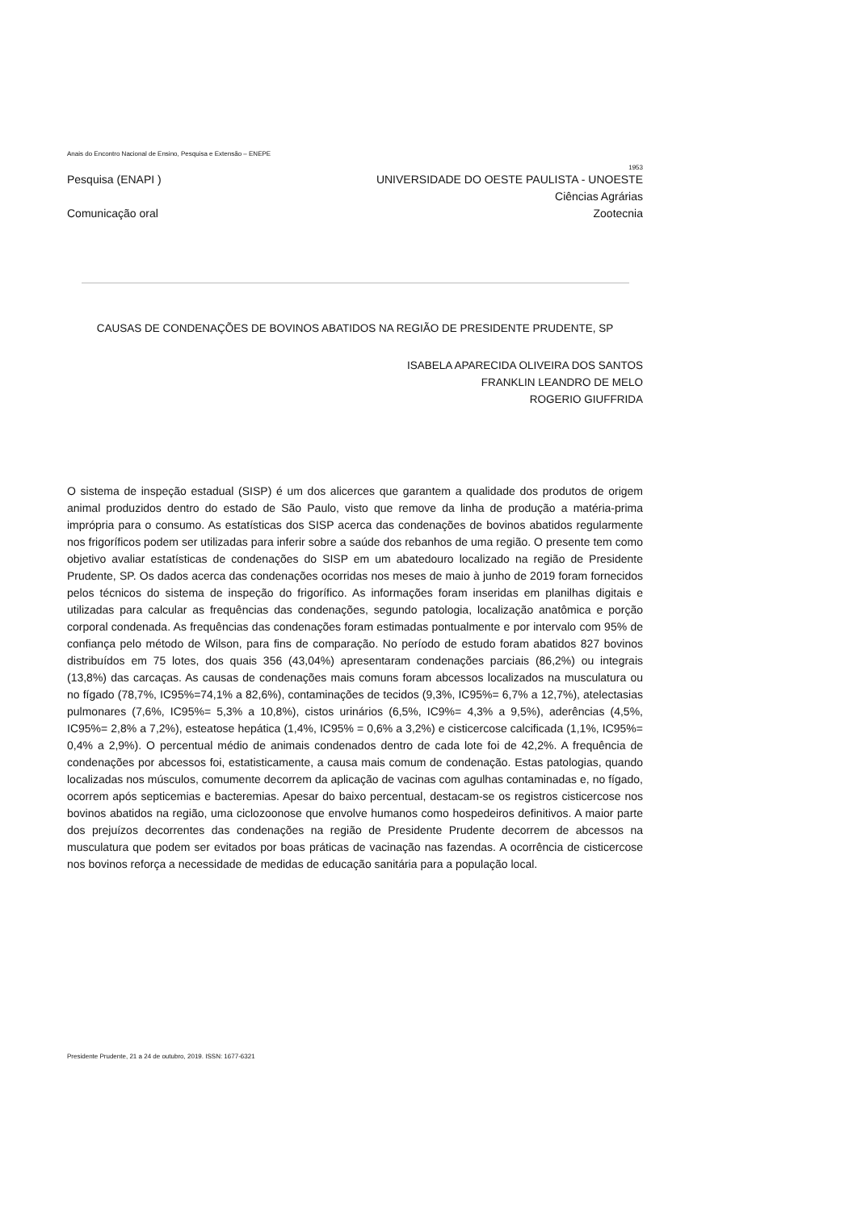Anais do Encontro Nacional de Ensino, Pesquisa e Extensão – ENEPE
1953
Pesquisa (ENAPI ) UNIVERSIDADE DO OESTE PAULISTA - UNOESTE
Ciências Agrárias
Comunicação oral Zootecnia
CAUSAS DE CONDENAÇÕES DE BOVINOS ABATIDOS NA REGIÃO DE PRESIDENTE PRUDENTE, SP
ISABELA APARECIDA OLIVEIRA DOS SANTOS
FRANKLIN LEANDRO DE MELO
ROGERIO GIUFFRIDA
O sistema de inspeção estadual (SISP) é um dos alicerces que garantem a qualidade dos produtos de origem animal produzidos dentro do estado de São Paulo, visto que remove da linha de produção a matéria-prima imprópria para o consumo. As estatísticas dos SISP acerca das condenações de bovinos abatidos regularmente nos frigoríficos podem ser utilizadas para inferir sobre a saúde dos rebanhos de uma região. O presente tem como objetivo avaliar estatísticas de condenações do SISP em um abatedouro localizado na região de Presidente Prudente, SP. Os dados acerca das condenações ocorridas nos meses de maio à junho de 2019 foram fornecidos pelos técnicos do sistema de inspeção do frigorífico. As informações foram inseridas em planilhas digitais e utilizadas para calcular as frequências das condenações, segundo patologia, localização anatômica e porção corporal condenada. As frequências das condenações foram estimadas pontualmente e por intervalo com 95% de confiança pelo método de Wilson, para fins de comparação. No período de estudo foram abatidos 827 bovinos distribuídos em 75 lotes, dos quais 356 (43,04%) apresentaram condenações parciais (86,2%) ou integrais (13,8%) das carcaças. As causas de condenações mais comuns foram abcessos localizados na musculatura ou no fígado (78,7%, IC95%=74,1% a 82,6%), contaminações de tecidos (9,3%, IC95%= 6,7% a 12,7%), atelectasias pulmonares (7,6%, IC95%= 5,3% a 10,8%), cistos urinários (6,5%, IC9%= 4,3% a 9,5%), aderências (4,5%, IC95%= 2,8% a 7,2%), esteatose hepática (1,4%, IC95% = 0,6% a 3,2%) e cisticercose calcificada (1,1%, IC95%= 0,4% a 2,9%). O percentual médio de animais condenados dentro de cada lote foi de 42,2%. A frequência de condenações por abcessos foi, estatisticamente, a causa mais comum de condenação. Estas patologias, quando localizadas nos músculos, comumente decorrem da aplicação de vacinas com agulhas contaminadas e, no fígado, ocorrem após septicemias e bacteremias. Apesar do baixo percentual, destacam-se os registros cisticercose nos bovinos abatidos na região, uma ciclozoonose que envolve humanos como hospedeiros definitivos. A maior parte dos prejuízos decorrentes das condenações na região de Presidente Prudente decorrem de abcessos na musculatura que podem ser evitados por boas práticas de vacinação nas fazendas. A ocorrência de cisticercose nos bovinos reforça a necessidade de medidas de educação sanitária para a população local.
Presidente Prudente, 21 a 24 de outubro, 2019. ISSN: 1677-6321